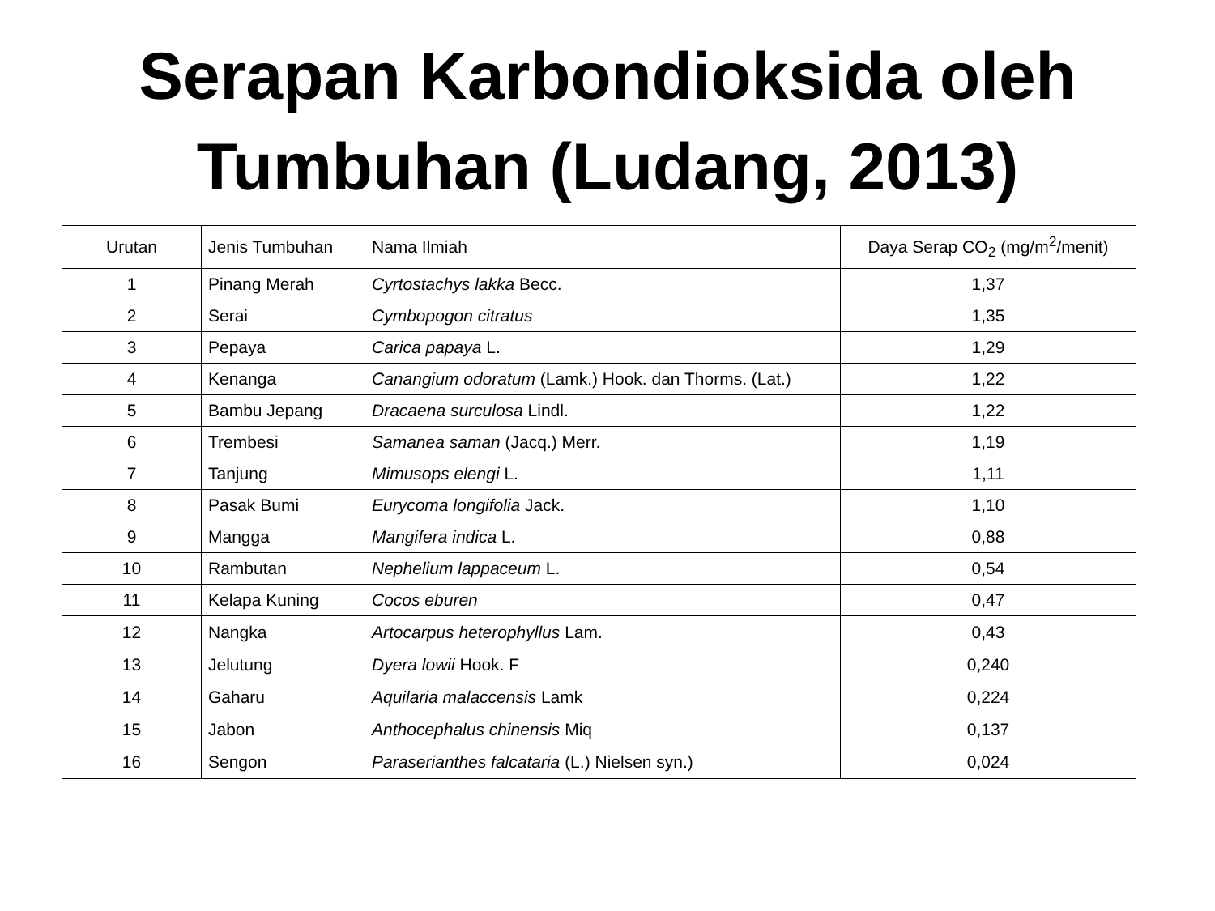Serapan Karbondioksida oleh
Tumbuhan (Ludang, 2013)
| Urutan | Jenis Tumbuhan | Nama Ilmiah | Daya Serap CO<sub>2</sub> (mg/m<sup>2</sup>/menit) |
| --- | --- | --- | --- |
| 1 | Pinang Merah | Cyrtostachys lakka Becc. | 1,37 |
| 2 | Serai | Cymbopogon citratus | 1,35 |
| 3 | Pepaya | Carica papaya L. | 1,29 |
| 4 | Kenanga | Canangium odoratum (Lamk.) Hook. dan Thorms. (Lat.) | 1,22 |
| 5 | Bambu Jepang | Dracaena surculosa Lindl. | 1,22 |
| 6 | Trembesi | Samanea saman (Jacq.) Merr. | 1,19 |
| 7 | Tanjung | Mimusops elengi L. | 1,11 |
| 8 | Pasak Bumi | Eurycoma longifolia Jack. | 1,10 |
| 9 | Mangga | Mangifera indica L. | 0,88 |
| 10 | Rambutan | Nephelium lappaceum L. | 0,54 |
| 11 | Kelapa Kuning | Cocos eburen | 0,47 |
| 12 | Nangka | Artocarpus heterophyllus Lam. | 0,43 |
| 13 | Jelutung | Dyera lowii Hook. F | 0,240 |
| 14 | Gaharu | Aquilaria malaccensis Lamk | 0,224 |
| 15 | Jabon | Anthocephalus chinensis Miq | 0,137 |
| 16 | Sengon | Paraserianthes falcataria (L.) Nielsen syn.) | 0,024 |